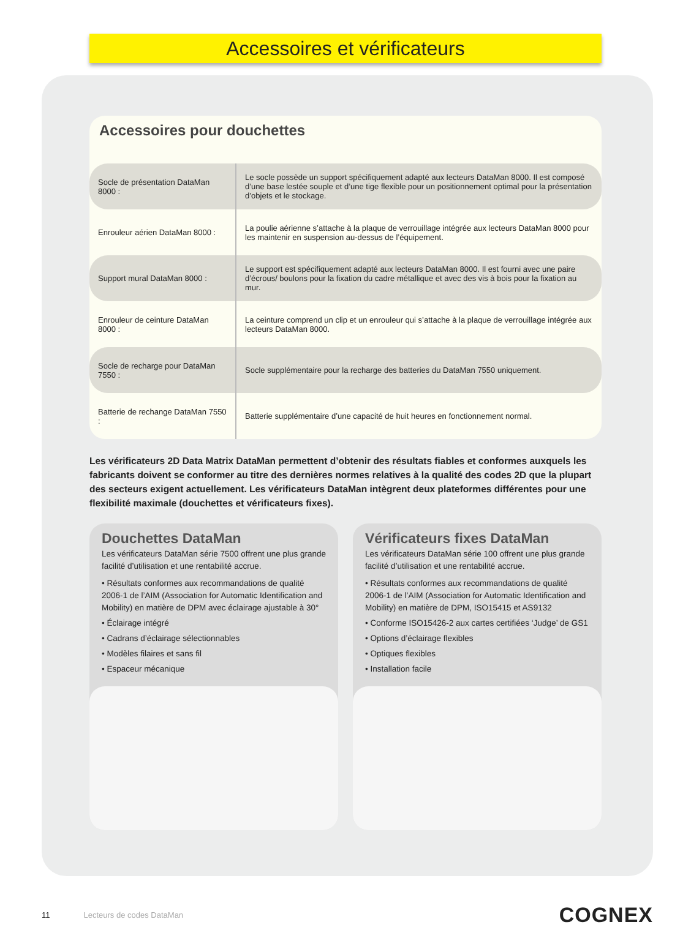Accessoires et vérificateurs
Accessoires pour douchettes
| Socle de présentation DataMan 8000 : | Le socle possède un support spécifiquement adapté aux lecteurs DataMan 8000. Il est composé d’une base lestée souple et d’une tige flexible pour un positionnement optimal pour la présentation d’objets et le stockage. |
| Enrouleur aérien DataMan 8000 : | La poulie aérienne s’attache à la plaque de verrouillage intégrée aux lecteurs DataMan 8000 pour les maintenir en suspension au-dessus de l’équipement. |
| Support mural DataMan 8000 : | Le support est spécifiquement adapté aux lecteurs DataMan 8000. Il est fourni avec une paire d’écrous/ boulons pour la fixation du cadre métallique et avec des vis à bois pour la fixation au mur. |
| Enrouleur de ceinture DataMan 8000 : | La ceinture comprend un clip et un enrouleur qui s’attache à la plaque de verrouillage intégrée aux lecteurs DataMan 8000. |
| Socle de recharge pour DataMan 7550 : | Socle supplémentaire pour la recharge des batteries du DataMan 7550 uniquement. |
| Batterie de rechange DataMan 7550 : | Batterie supplémentaire d’une capacité de huit heures en fonctionnement normal. |
Les vérificateurs 2D Data Matrix DataMan permettent d’obtenir des résultats fiables et conformes auxquels les fabricants doivent se conformer au titre des dernières normes relatives à la qualité des codes 2D que la plupart des secteurs exigent actuellement. Les vérificateurs DataMan intègrent deux plateformes différentes pour une flexibilité maximale (douchettes et vérificateurs fixes).
Douchettes DataMan
Les vérificateurs DataMan série 7500 offrent une plus grande facilité d’utilisation et une rentabilité accrue.
• Résultats conformes aux recommandations de qualité 2006-1 de l’AIM (Association for Automatic Identification and Mobility) en matière de DPM avec éclairage ajustable à 30°
• Éclairage intégré
• Cadrans d’éclairage sélectionnables
• Modèles filaires et sans fil
• Espaceur mécanique
Vérificateurs fixes DataMan
Les vérificateurs DataMan série 100 offrent une plus grande facilité d’utilisation et une rentabilité accrue.
• Résultats conformes aux recommandations de qualité 2006-1 de l’AIM (Association for Automatic Identification and Mobility) en matière de DPM, ISO15415 et AS9132
• Conforme ISO15426-2 aux cartes certifiées ‘Judge’ de GS1
• Options d’éclairage flexibles
• Optiques flexibles
• Installation facile
11 Lecteurs de codes DataMan COGNEX